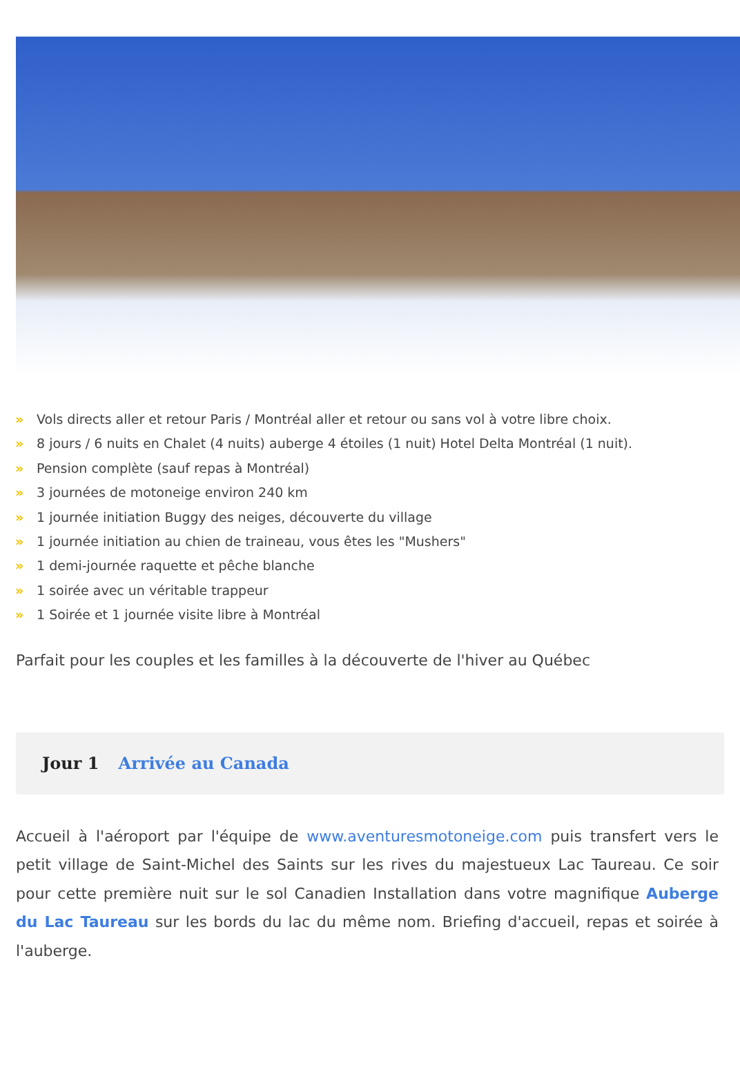» Vols directs aller et retour Paris / Montréal aller et retour ou sans vol à votre libre choix.
» 8 jours / 6 nuits en Chalet (4 nuits) auberge 4 étoiles (1 nuit) Hotel Delta Montréal (1 nuit).
» Pension complète (sauf repas à Montréal)
» 3 journées de motoneige environ 240 km
» 1 journée initiation Buggy des neiges, découverte du village
» 1 journée initiation au chien de traineau, vous êtes les "Mushers"
» 1 demi-journée raquette et pêche blanche
» 1 soirée avec un véritable trappeur
» 1 Soirée et 1 journée visite libre à Montréal
Parfait pour les couples et les familles à la découverte de l'hiver au Québec
Jour 1 Arrivée au Canada
Accueil à l'aéroport par l'équipe de www.aventuresmotoneige.com puis transfert vers le petit village de Saint-Michel des Saints sur les rives du majestueux Lac Taureau. Ce soir pour cette première nuit sur le sol Canadien Installation dans votre magnifique Auberge du Lac Taureau sur les bords du lac du même nom. Briefing d'accueil, repas et soirée à l'auberge.